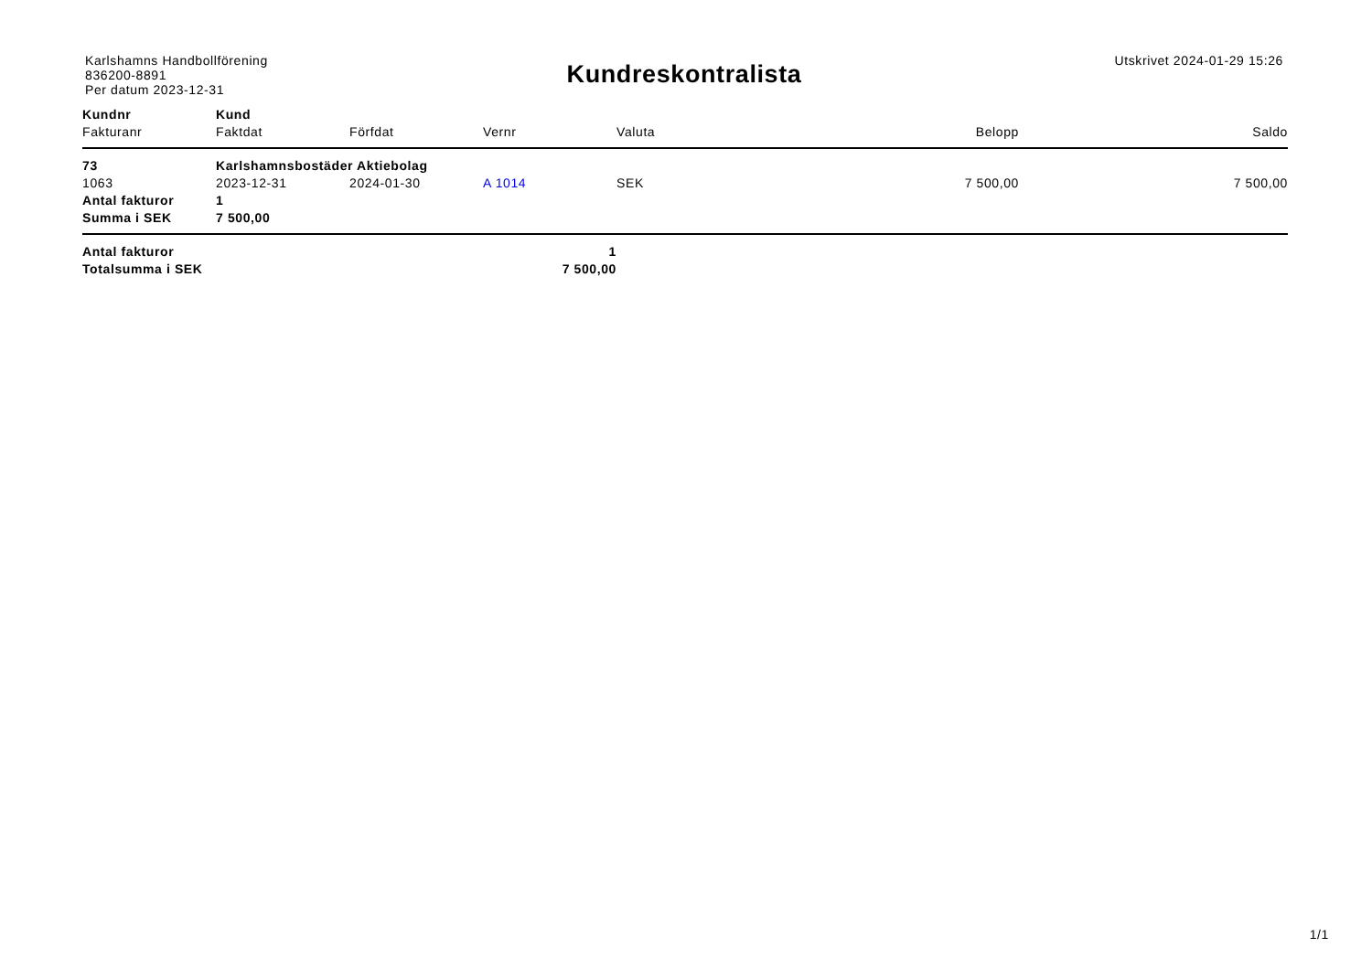Karlshamns Handbollförening
836200-8891
Per datum 2023-12-31
Kundreskontralista
Utskrivet 2024-01-29 15:26
| Kundnr | Kund | | | | | |
| --- | --- | --- | --- | --- | --- | --- |
| Fakturanr | Faktdat | Förfdat | Vernr | Valuta | Belopp | Saldo |
| 73 | Karlshamnsbostäder Aktiebolag | | | | | |
| 1063 | 2023-12-31 | 2024-01-30 | A 1014 | SEK | 7 500,00 | 7 500,00 |
| Antal fakturor | 1 | | | | | |
| Summa i SEK | 7 500,00 | | | | | |
| Antal fakturor | | 1 | | | | |
| Totalsumma i SEK | | 7 500,00 | | | | |
1/1